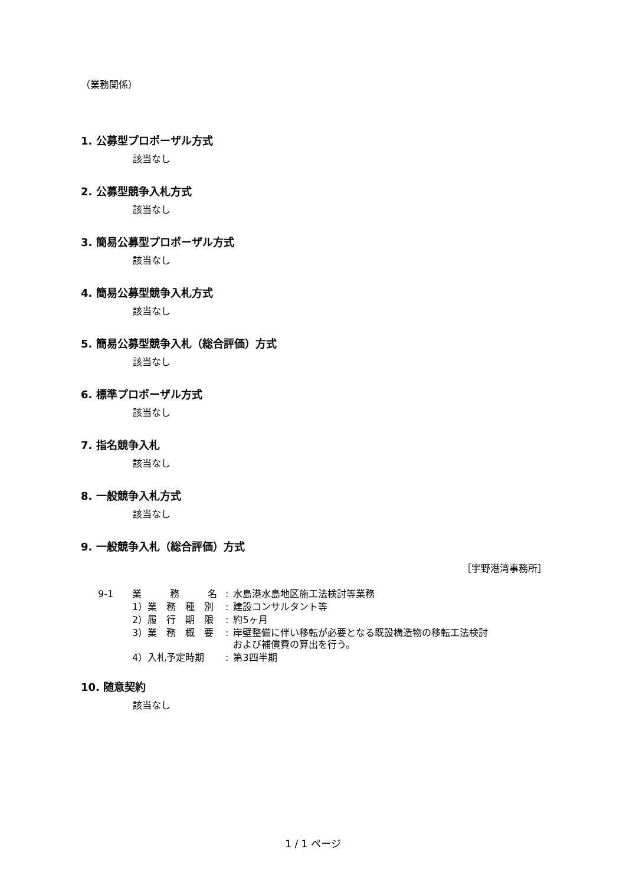（業務関係）
1. 公募型プロポーザル方式
該当なし
2. 公募型競争入札方式
該当なし
3. 簡易公募型プロポーザル方式
該当なし
4. 簡易公募型競争入札方式
該当なし
5. 簡易公募型競争入札（総合評価）方式
該当なし
6. 標準プロポーザル方式
該当なし
7. 指名競争入札
該当なし
8. 一般競争入札方式
該当なし
9. 一般競争入札（総合評価）方式
［宇野港湾事務所］
| 9-1 | 業 務 名 | : | 水島港水島地区施工法検討等業務 |
| | 1）業 務 種 別 | : | 建設コンサルタント等 |
| | 2）履 行 期 限 | : | 約5ヶ月 |
| | 3）業 務 概 要 | : | 岸壁整備に伴い移転が必要となる既設構造物の移転工法検討 および補償費の算出を行う。 |
| | 4）入札予定時期 | : | 第3四半期 |
10. 随意契約
該当なし
1 / 1 ページ